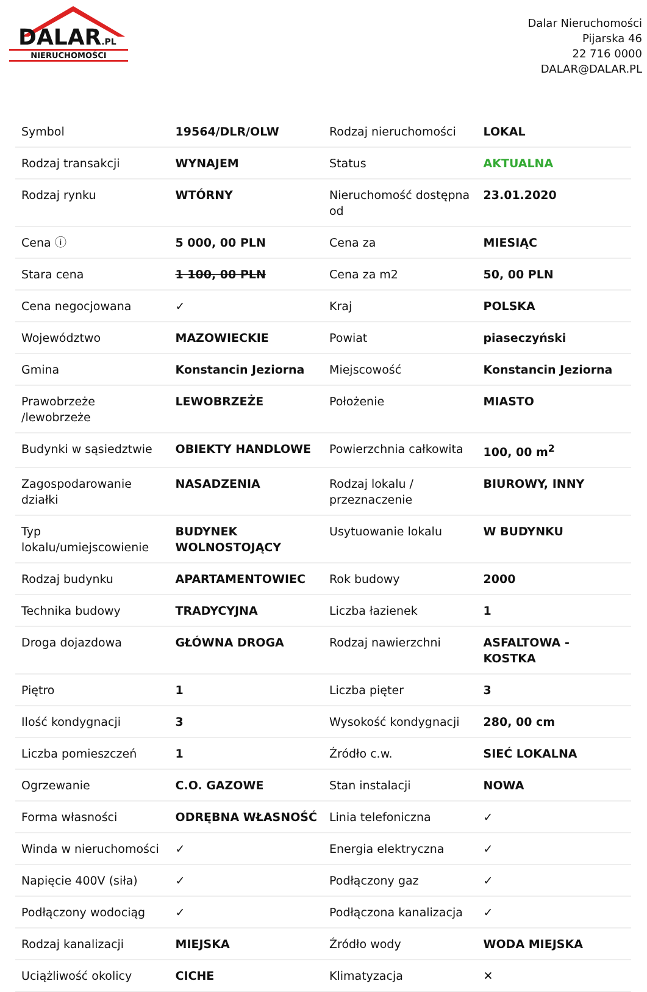DALAR.PL
NIERUCHOMOŚCI
Dalar Nieruchomości
Pijarska 46
22 716 0000
DALAR@DALAR.PL
| Symbol | 19564/DLR/OLW | Rodzaj nieruchomości | LOKAL |
| Rodzaj transakcji | WYNAJEM | Status | AKTUALNA |
| Rodzaj rynku | WTÓRNY | Nieruchomość dostępna od | 23.01.2020 |
| Cena ⓘ | 5 000, 00 PLN | Cena za | MIESIĄC |
| Stara cena | 1 100, 00 PLN | Cena za m2 | 50, 00 PLN |
| Cena negocjowana | ✓ | Kraj | POLSKA |
| Województwo | MAZOWIECKIE | Powiat | piaseczyński |
| Gmina | Konstancin Jeziorna | Miejscowość | Konstancin Jeziorna |
| Prawobrzeże /lewobrzeże | LEWOBRZEŻE | Położenie | MIASTO |
| Budynki w sąsiedztwie | OBIEKTY HANDLOWE | Powierzchnia całkowita | 100, 00 m<sup>2</sup> |
| Zagospodarowanie działki | NASADZENIA | Rodzaj lokalu / przeznaczenie | BIUROWY, INNY |
| Typ lokalu/umiejscowienie | BUDYNEK WOLNOSTOJĄCY | Usytuowanie lokalu | W BUDYNKU |
| Rodzaj budynku | APARTAMENTOWIEC | Rok budowy | 2000 |
| Technika budowy | TRADYCYJNA | Liczba łazienek | 1 |
| Droga dojazdowa | GŁÓWNA DROGA | Rodzaj nawierzchni | ASFALTOWA - KOSTKA |
| Piętro | 1 | Liczba pięter | 3 |
| Ilość kondygnacji | 3 | Wysokość kondygnacji | 280, 00 cm |
| Liczba pomieszczeń | 1 | Źródło c.w. | SIEĆ LOKALNA |
| Ogrzewanie | C.O. GAZOWE | Stan instalacji | NOWA |
| Forma własności | ODRĘBNA WŁASNOŚĆ | Linia telefoniczna | ✓ |
| Winda w nieruchomości | ✓ | Energia elektryczna | ✓ |
| Napięcie 400V (siła) | ✓ | Podłączony gaz | ✓ |
| Podłączony wodociąg | ✓ | Podłączona kanalizacja | ✓ |
| Rodzaj kanalizacji | MIEJSKA | Źródło wody | WODA MIEJSKA |
| Uciążliwość okolicy | CICHE | Klimatyzacja | ✕ |